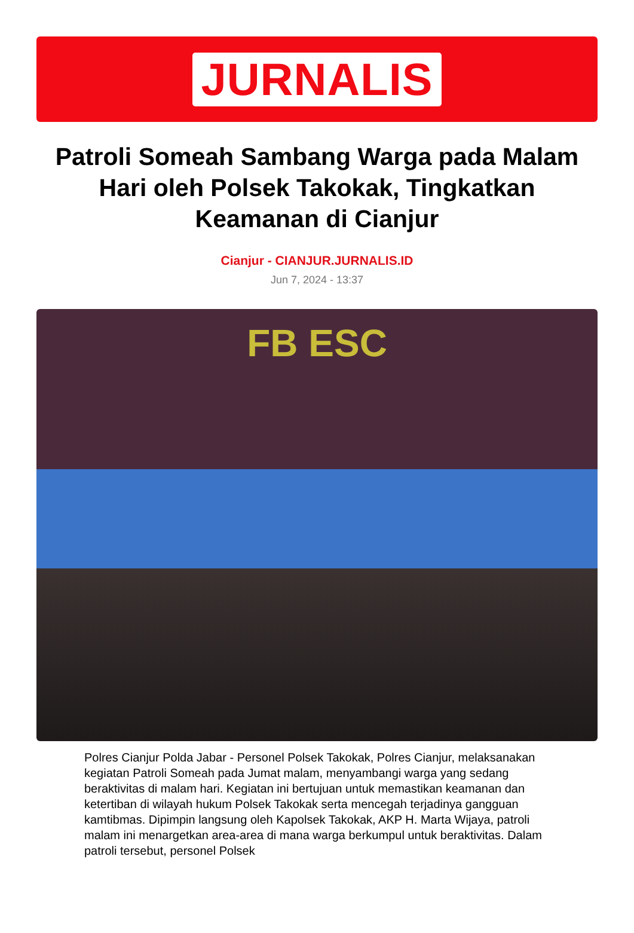JURNALIS
Patroli Someah Sambang Warga pada Malam Hari oleh Polsek Takokak, Tingkatkan Keamanan di Cianjur
Cianjur - CIANJUR.JURNALIS.ID
Jun 7, 2024 - 13:37
FB ESC
Polres Cianjur Polda Jabar - Personel Polsek Takokak, Polres Cianjur, melaksanakan kegiatan Patroli Someah pada Jumat malam, menyambangi warga yang sedang beraktivitas di malam hari. Kegiatan ini bertujuan untuk memastikan keamanan dan ketertiban di wilayah hukum Polsek Takokak serta mencegah terjadinya gangguan kamtibmas. Dipimpin langsung oleh Kapolsek Takokak, AKP H. Marta Wijaya, patroli malam ini menargetkan area-area di mana warga berkumpul untuk beraktivitas. Dalam patroli tersebut, personel Polsek